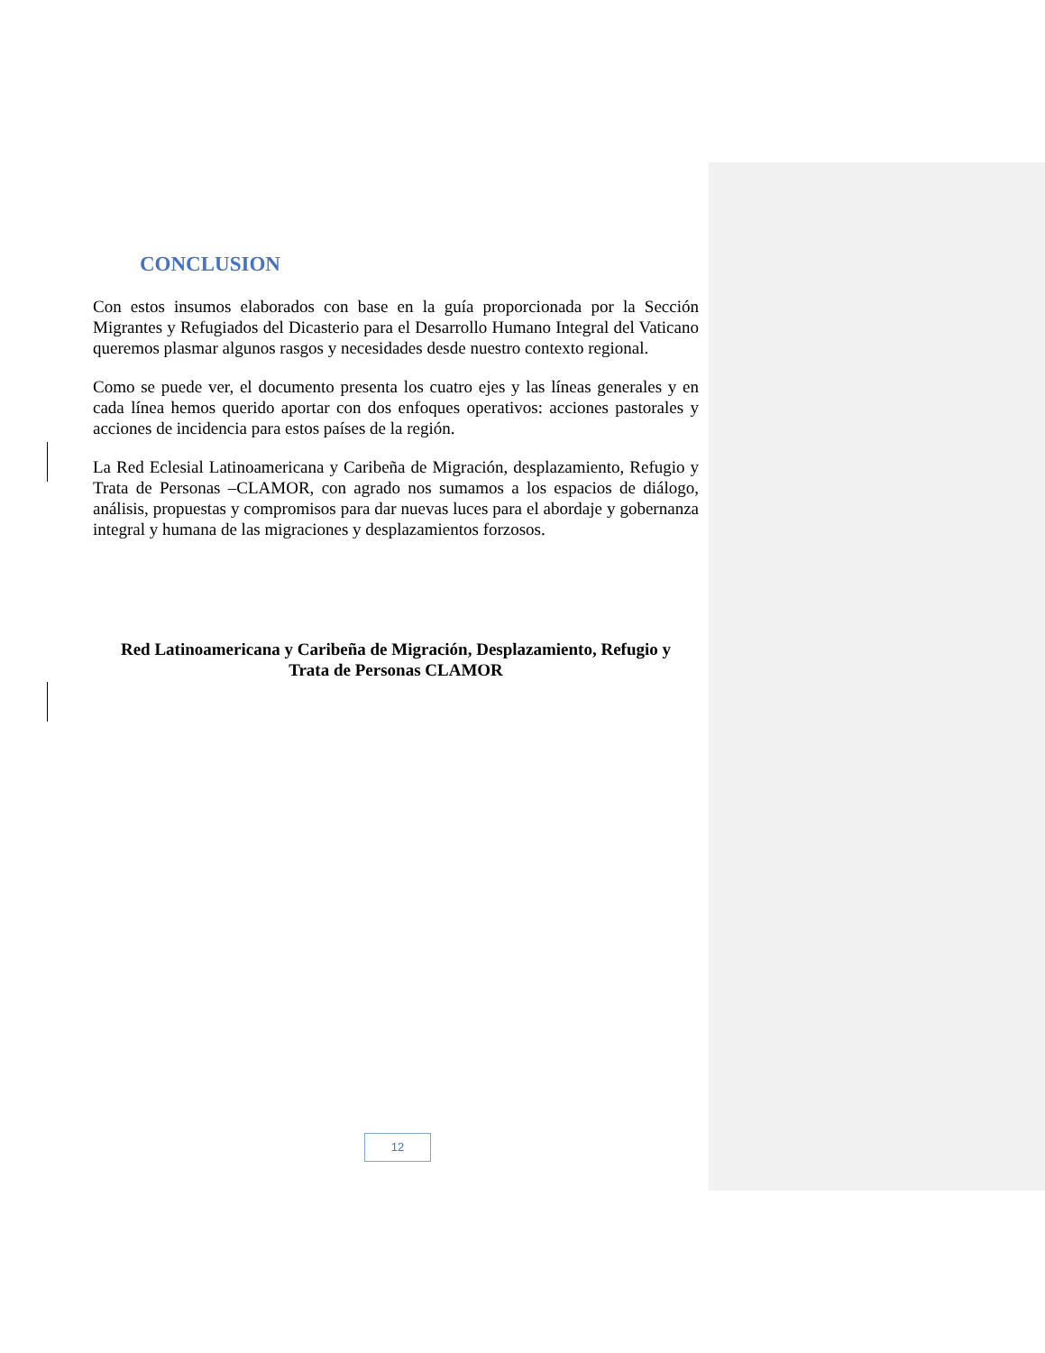CONCLUSION
Con estos insumos elaborados con base en la guía proporcionada por la Sección Migrantes y Refugiados del Dicasterio para el Desarrollo Humano Integral del Vaticano queremos plasmar algunos rasgos y necesidades desde nuestro contexto regional.
Como se puede ver, el documento presenta los cuatro ejes y las líneas generales y en cada línea hemos querido aportar con dos enfoques operativos: acciones pastorales y acciones de incidencia para estos países de la región.
La Red Eclesial Latinoamericana y Caribeña de Migración, desplazamiento, Refugio y Trata de Personas –CLAMOR, con agrado nos sumamos a los espacios de diálogo, análisis, propuestas y compromisos para dar nuevas luces para el abordaje y gobernanza integral y humana de las migraciones y desplazamientos forzosos.
Red Latinoamericana y Caribeña de Migración, Desplazamiento, Refugio y
Trata de Personas CLAMOR
12